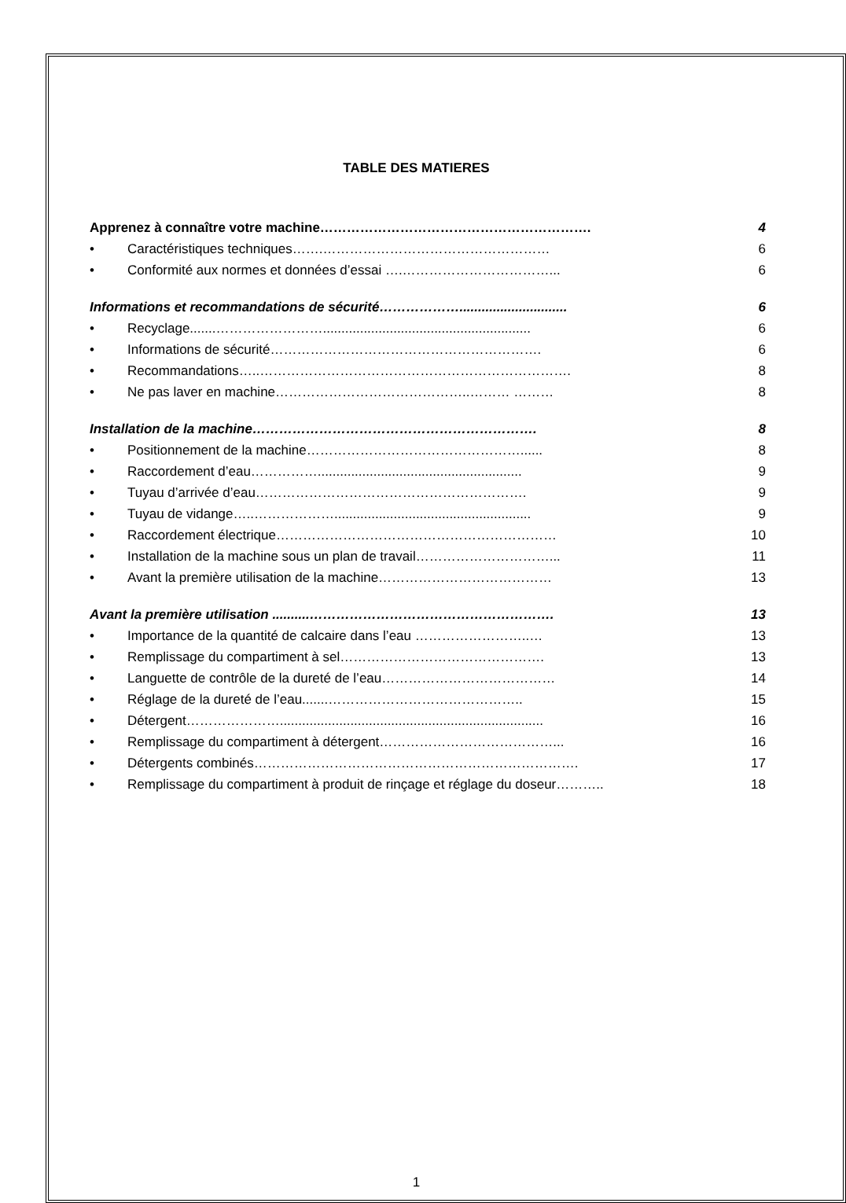TABLE DES MATIERES
Apprenez à connaître votre machine……………………………………………………. 4
• Caractéristiques techniques…….…………………………………………… 6
• Conformité aux normes et données d’essai ….……………………………... 6
Informations et recommandations de sécurité………………............................. 6
• Recyclage.......……………………........................................................ 6
• Informations de sécurité……………………………………………………. 6
• Recommandations…..……………………………………………………………. 8
• Ne pas laver en machine……………………………………..……… ……… 8
Installation de la machine………………………………………………………. 8
• Positionnement de la machine…………………………………………...... 8
• Raccordement d’eau……………....................................................... 9
• Tuyau d’arrivée d’eau……………………………………………………. 9
• Tuyau de vidange…..………………..................................................... 9
• Raccordement électrique……………………………………………………… 10
• Installation de la machine sous un plan de travail…………………………... 11
• Avant la première utilisation de la machine………………………………… 13
Avant la première utilisation ..........………………………………………………. 13
• Importance de la quantité de calcaire dans l’eau ……………………..… 13
• Remplissage du compartiment à sel………………………………………. 13
• Languette de contrôle de la dureté de l’eau………………………………… 14
• Réglage de la dureté de l’eau.......…………………………………….. 15
• Détergent…………………....................................................................... 16
• Remplissage du compartiment à détergent…………………………………... 16
• Détergents combinés………………………………………………………………. 17
• Remplissage du compartiment à produit de rinçage et réglage du doseur……….. 18
1